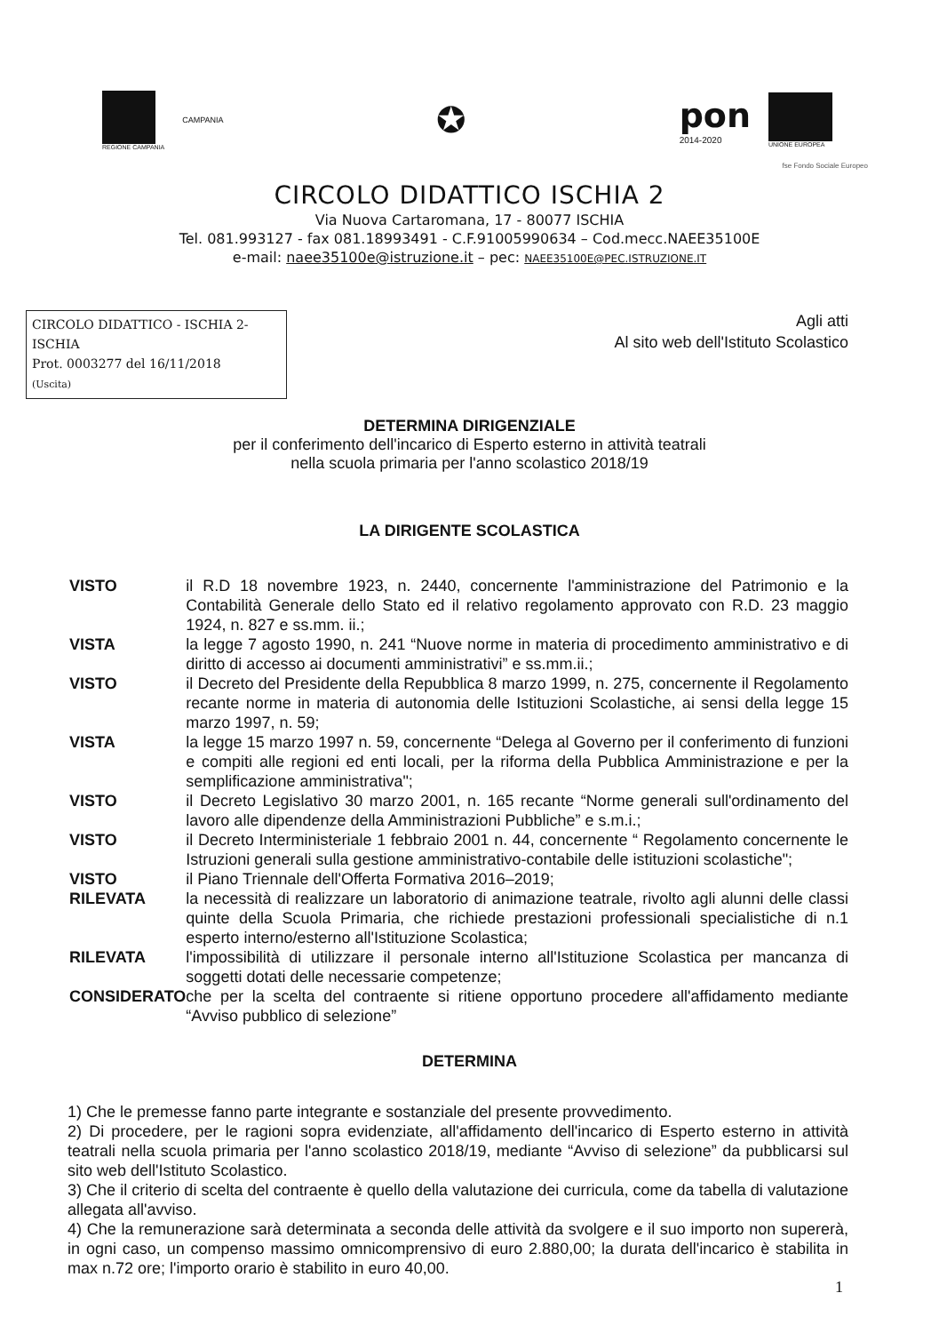REGIONE CAMPANIA
CAMPANIA
✪
pon
2014-2020
UNIONE EUROPEA
fse Fondo Sociale Europeo
CIRCOLO DIDATTICO ISCHIA 2
Via Nuova Cartaromana, 17 - 80077 ISCHIA
Tel. 081.993127 - fax 081.18993491 - C.F.91005990634 – Cod.mecc.NAEE35100E
e-mail: naee35100e@istruzione.it – pec: NAEE35100E@PEC.ISTRUZIONE.IT
CIRCOLO DIDATTICO - ISCHIA 2-ISCHIA
Prot. 0003277 del 16/11/2018
(Uscita)
Agli atti
Al sito web dell'Istituto Scolastico
DETERMINA DIRIGENZIALE
per il conferimento dell'incarico di Esperto esterno in attività teatrali
nella scuola primaria per l'anno scolastico 2018/19
LA DIRIGENTE SCOLASTICA
| VISTO | il R.D 18 novembre 1923, n. 2440, concernente l'amministrazione del Patrimonio e la Contabilità Generale dello Stato ed il relativo regolamento approvato con R.D. 23 maggio 1924, n. 827 e ss.mm. ii.; |
| VISTA | la legge 7 agosto 1990, n. 241 “Nuove norme in materia di procedimento amministrativo e di diritto di accesso ai documenti amministrativi” e ss.mm.ii.; |
| VISTO | il Decreto del Presidente della Repubblica 8 marzo 1999, n. 275, concernente il Regolamento recante norme in materia di autonomia delle Istituzioni Scolastiche, ai sensi della legge 15 marzo 1997, n. 59; |
| VISTA | la legge 15 marzo 1997 n. 59, concernente “Delega al Governo per il conferimento di funzioni e compiti alle regioni ed enti locali, per la riforma della Pubblica Amministrazione e per la semplificazione amministrativa"; |
| VISTO | il Decreto Legislativo 30 marzo 2001, n. 165 recante “Norme generali sull'ordinamento del lavoro alle dipendenze della Amministrazioni Pubbliche” e s.m.i.; |
| VISTO | il Decreto Interministeriale 1 febbraio 2001 n. 44, concernente “ Regolamento concernente le Istruzioni generali sulla gestione amministrativo-contabile delle istituzioni scolastiche"; |
| VISTO | il Piano Triennale dell'Offerta Formativa 2016–2019; |
| RILEVATA | la necessità di realizzare un laboratorio di animazione teatrale, rivolto agli alunni delle classi quinte della Scuola Primaria, che richiede prestazioni professionali specialistiche di n.1 esperto interno/esterno all'Istituzione Scolastica; |
| RILEVATA | l'impossibilità di utilizzare il personale interno all'Istituzione Scolastica per mancanza di soggetti dotati delle necessarie competenze; |
| CONSIDERATO | che per la scelta del contraente si ritiene opportuno procedere all'affidamento mediante “Avviso pubblico di selezione” |
DETERMINA
1) Che le premesse fanno parte integrante e sostanziale del presente provvedimento.
2) Di procedere, per le ragioni sopra evidenziate, all'affidamento dell'incarico di Esperto esterno in attività teatrali nella scuola primaria per l'anno scolastico 2018/19, mediante “Avviso di selezione” da pubblicarsi sul sito web dell'Istituto Scolastico.
3) Che il criterio di scelta del contraente è quello della valutazione dei curricula, come da tabella di valutazione allegata all'avviso.
4) Che la remunerazione sarà determinata a seconda delle attività da svolgere e il suo importo non supererà, in ogni caso, un compenso massimo omnicomprensivo di euro 2.880,00; la durata dell'incarico è stabilita in max n.72 ore; l'importo orario è stabilito in euro 40,00.
1